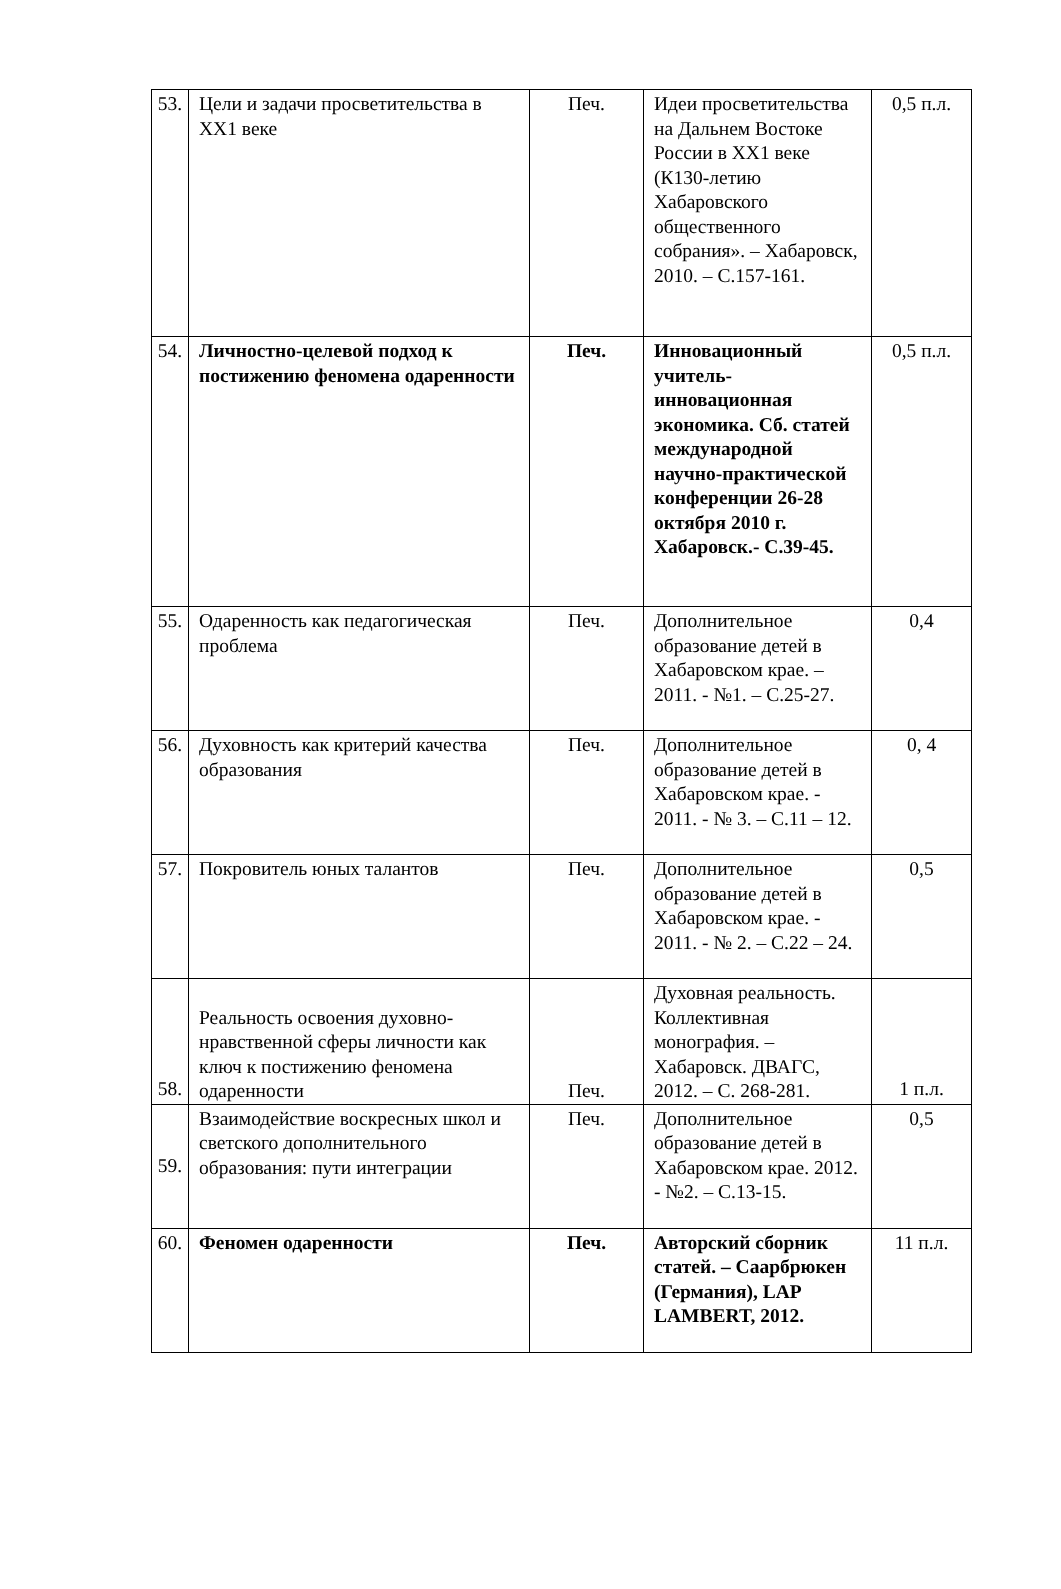| 53. | Цели и задачи просветительства в ХХ1 веке | Печ. | Идеи просветительства на Дальнем Востоке России в ХХ1 веке (К130-летию Хабаровского общественного собрания». – Хабаровск, 2010. – С.157-161. | 0,5 п.л. |
| 54. | Личностно-целевой подход к постижению феномена одаренности | Печ. | Инновационный учитель-инновационная экономика. Сб. статей международной научно-практической конференции 26-28 октября 2010 г. Хабаровск.- С.39-45. | 0,5 п.л. |
| 55. | Одаренность как педагогическая проблема | Печ. | Дополнительное образование детей в Хабаровском крае. – 2011. - №1. – С.25-27. | 0,4 |
| 56. | Духовность как критерий качества образования | Печ. | Дополнительное образование детей в Хабаровском крае. - 2011. - № 3. – С.11 – 12. | 0, 4 |
| 57. | Покровитель юных талантов | Печ. | Дополнительное образование детей в Хабаровском крае. - 2011. - № 2. – С.22 – 24. | 0,5 |
| 58. | Реальность освоения духовно-нравственной сферы личности как ключ к постижению феномена одаренности | Печ. | Духовная реальность. Коллективная монография. – Хабаровск. ДВАГС, 2012. – С. 268-281. | 1 п.л. |
| 59. | Взаимодействие воскресных школ и светского дополнительного образования: пути интеграции | Печ. | Дополнительное образование детей в Хабаровском крае. 2012. - №2. – С.13-15. | 0,5 |
| 60. | Феномен одаренности | Печ. | Авторский сборник статей. – Саарбрюкен (Германия), LAP LAMBERT, 2012. | 11 п.л. |